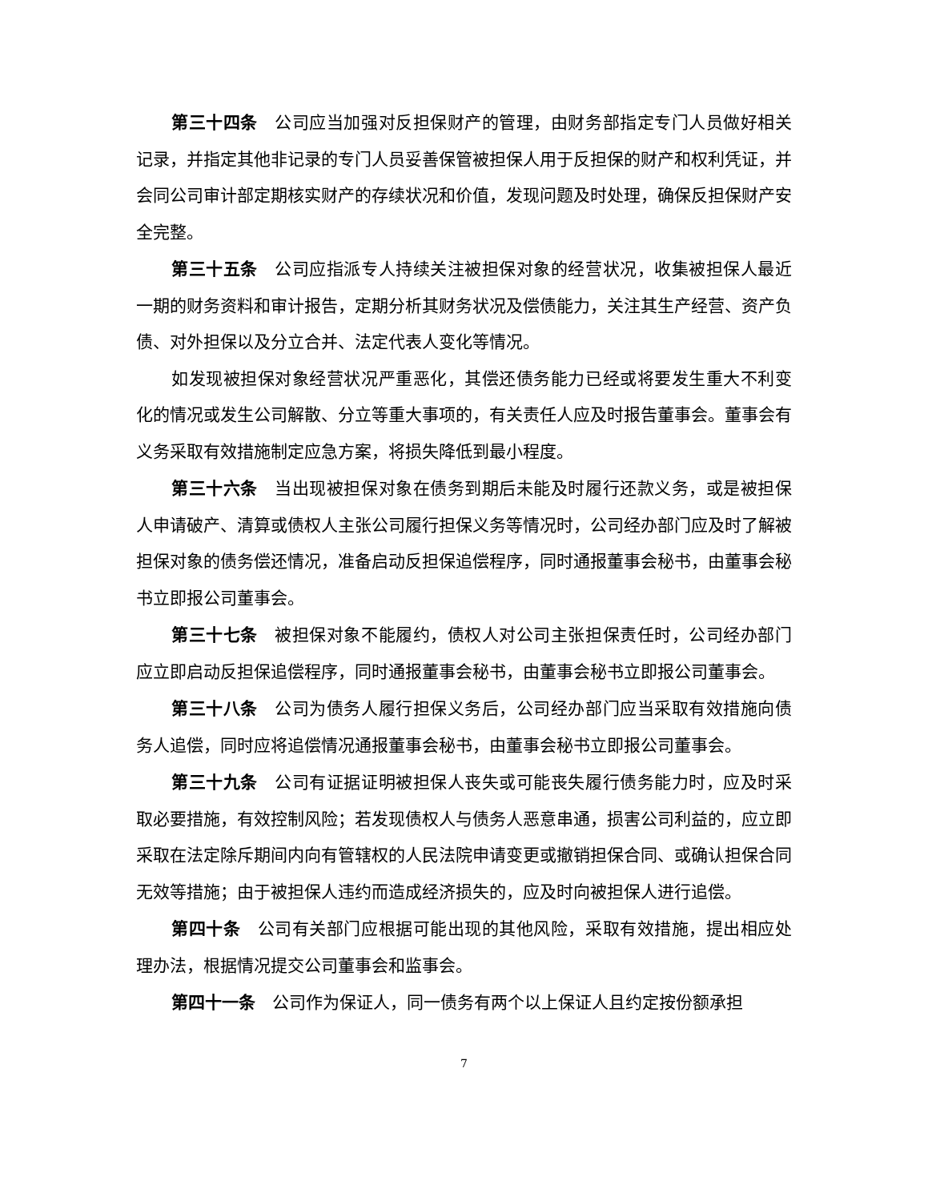第三十四条　公司应当加强对反担保财产的管理，由财务部指定专门人员做好相关记录，并指定其他非记录的专门人员妥善保管被担保人用于反担保的财产和权利凭证，并会同公司审计部定期核实财产的存续状况和价值，发现问题及时处理，确保反担保财产安全完整。
第三十五条　公司应指派专人持续关注被担保对象的经营状况，收集被担保人最近一期的财务资料和审计报告，定期分析其财务状况及偿债能力，关注其生产经营、资产负债、对外担保以及分立合并、法定代表人变化等情况。
如发现被担保对象经营状况严重恶化，其偿还债务能力已经或将要发生重大不利变化的情况或发生公司解散、分立等重大事项的，有关责任人应及时报告董事会。董事会有义务采取有效措施制定应急方案，将损失降低到最小程度。
第三十六条　当出现被担保对象在债务到期后未能及时履行还款义务，或是被担保人申请破产、清算或债权人主张公司履行担保义务等情况时，公司经办部门应及时了解被担保对象的债务偿还情况，准备启动反担保追偿程序，同时通报董事会秘书，由董事会秘书立即报公司董事会。
第三十七条　被担保对象不能履约，债权人对公司主张担保责任时，公司经办部门应立即启动反担保追偿程序，同时通报董事会秘书，由董事会秘书立即报公司董事会。
第三十八条　公司为债务人履行担保义务后，公司经办部门应当采取有效措施向债务人追偿，同时应将追偿情况通报董事会秘书，由董事会秘书立即报公司董事会。
第三十九条　公司有证据证明被担保人丧失或可能丧失履行债务能力时，应及时采取必要措施，有效控制风险；若发现债权人与债务人恶意串通，损害公司利益的，应立即采取在法定除斥期间内向有管辖权的人民法院申请变更或撤销担保合同、或确认担保合同无效等措施；由于被担保人违约而造成经济损失的，应及时向被担保人进行追偿。
第四十条　公司有关部门应根据可能出现的其他风险，采取有效措施，提出相应处理办法，根据情况提交公司董事会和监事会。
第四十一条　公司作为保证人，同一债务有两个以上保证人且约定按份额承担
7